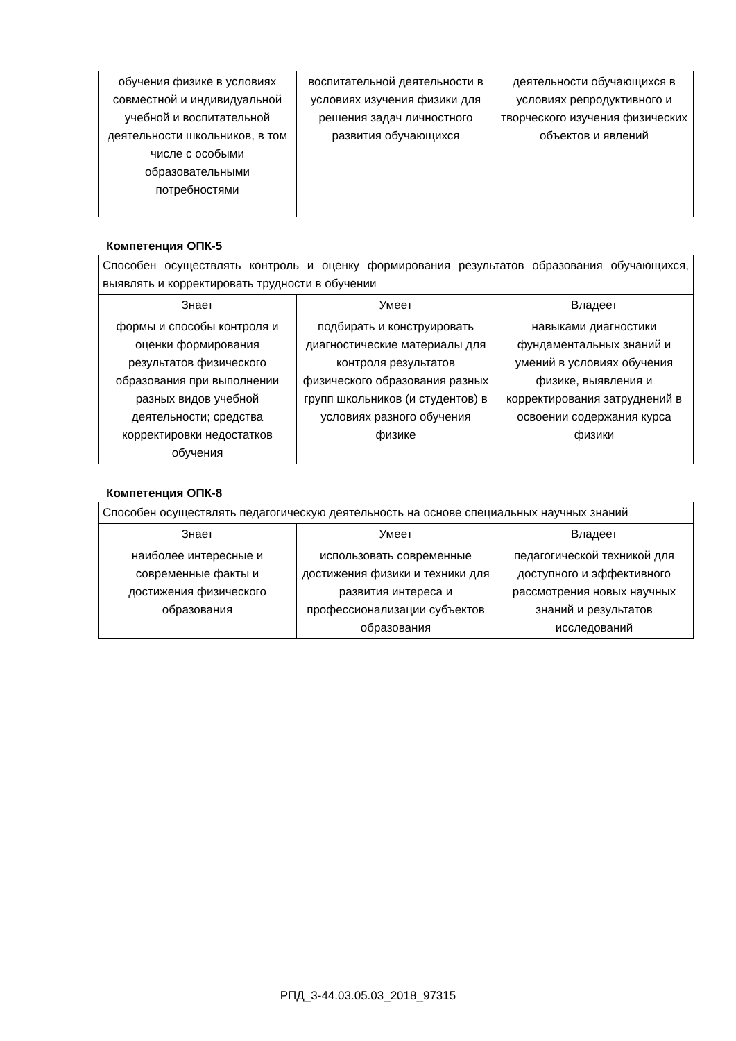| обучения физике в условиях совместной и индивидуальной учебной и воспитательной деятельности школьников, в том числе с особыми образовательными потребностями | воспитательной деятельности в условиях изучения физики для решения задач личностного развития обучающихся | деятельности обучающихся в условиях репродуктивного и творческого изучения физических объектов и явлений |
Компетенция ОПК-5
| Способен осуществлять контроль и оценку формирования результатов образования обучающихся, выявлять и корректировать трудности в обучении | | |
| Знает | Умеет | Владеет |
| формы и способы контроля и оценки формирования результатов физического образования при выполнении разных видов учебной деятельности; средства корректировки недостатков обучения | подбирать и конструировать диагностические материалы для контроля результатов физического образования разных групп школьников (и студентов) в условиях разного обучения физике | навыками диагностики фундаментальных знаний и умений в условиях обучения физике, выявления и корректирования затруднений в освоении содержания курса физики |
Компетенция ОПК-8
| Способен осуществлять педагогическую деятельность на основе специальных научных знаний | | |
| Знает | Умеет | Владеет |
| наиболее интересные и современные факты и достижения физического образования | использовать современные достижения физики и техники для развития интереса и профессионализации субъектов образования | педагогической техникой для доступного и эффективного рассмотрения новых научных знаний и результатов исследований |
РПД_3-44.03.05.03_2018_97315